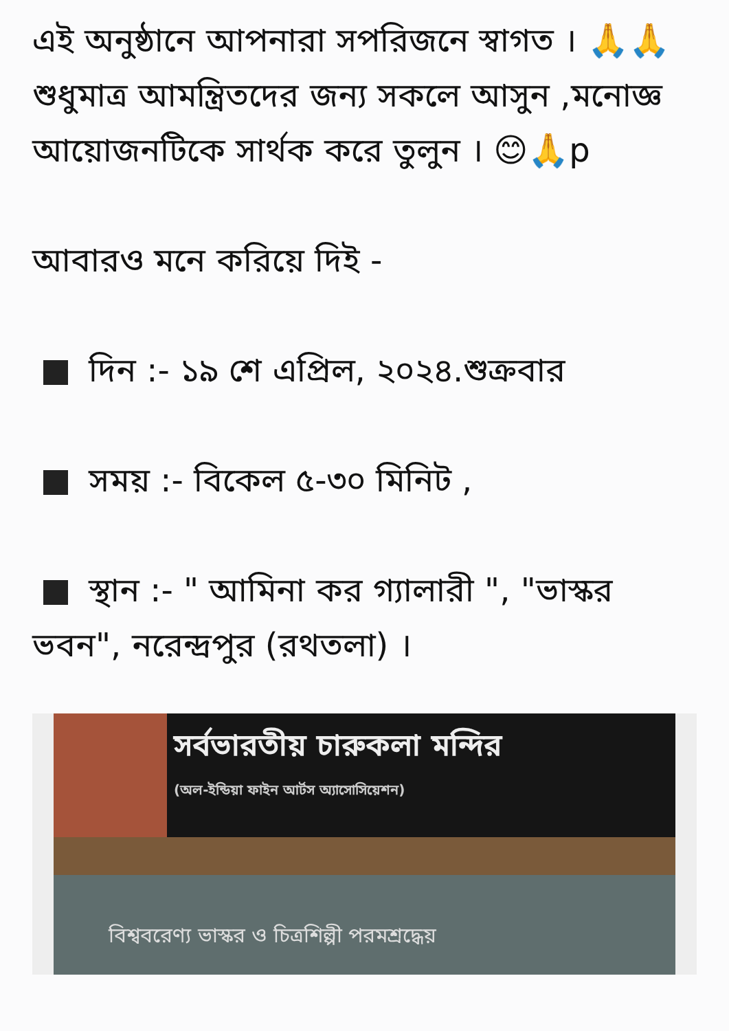এই অনুষ্ঠানে আপনারা সপরিজনে স্বাগত । 🙏🙏শুধুমাত্র আমন্ত্রিতদের জন্য সকলে আসুন ,মনোজ্ঞ আয়োজনটিকে সার্থক করে তুলুন । 😊🙏p
আবারও মনে করিয়ে দিই -
দিন :- ১৯ শে এপ্রিল, ২০২৪.শুক্রবার
সময় :- বিকেল ৫-৩০ মিনিট ,
স্থান :- " আমিনা কর গ্যালারী ", "ভাস্কর ভবন", নরেন্দ্রপুর (রথতলা) ।
সর্বভারতীয় চারুকলা মন্দির
(অল-ইন্ডিয়া ফাইন আর্টস অ্যাসোসিয়েশন)
বিশ্ববরেণ্য ভাস্কর ও চিত্রশিল্পী পরমশ্রদ্ধেয়